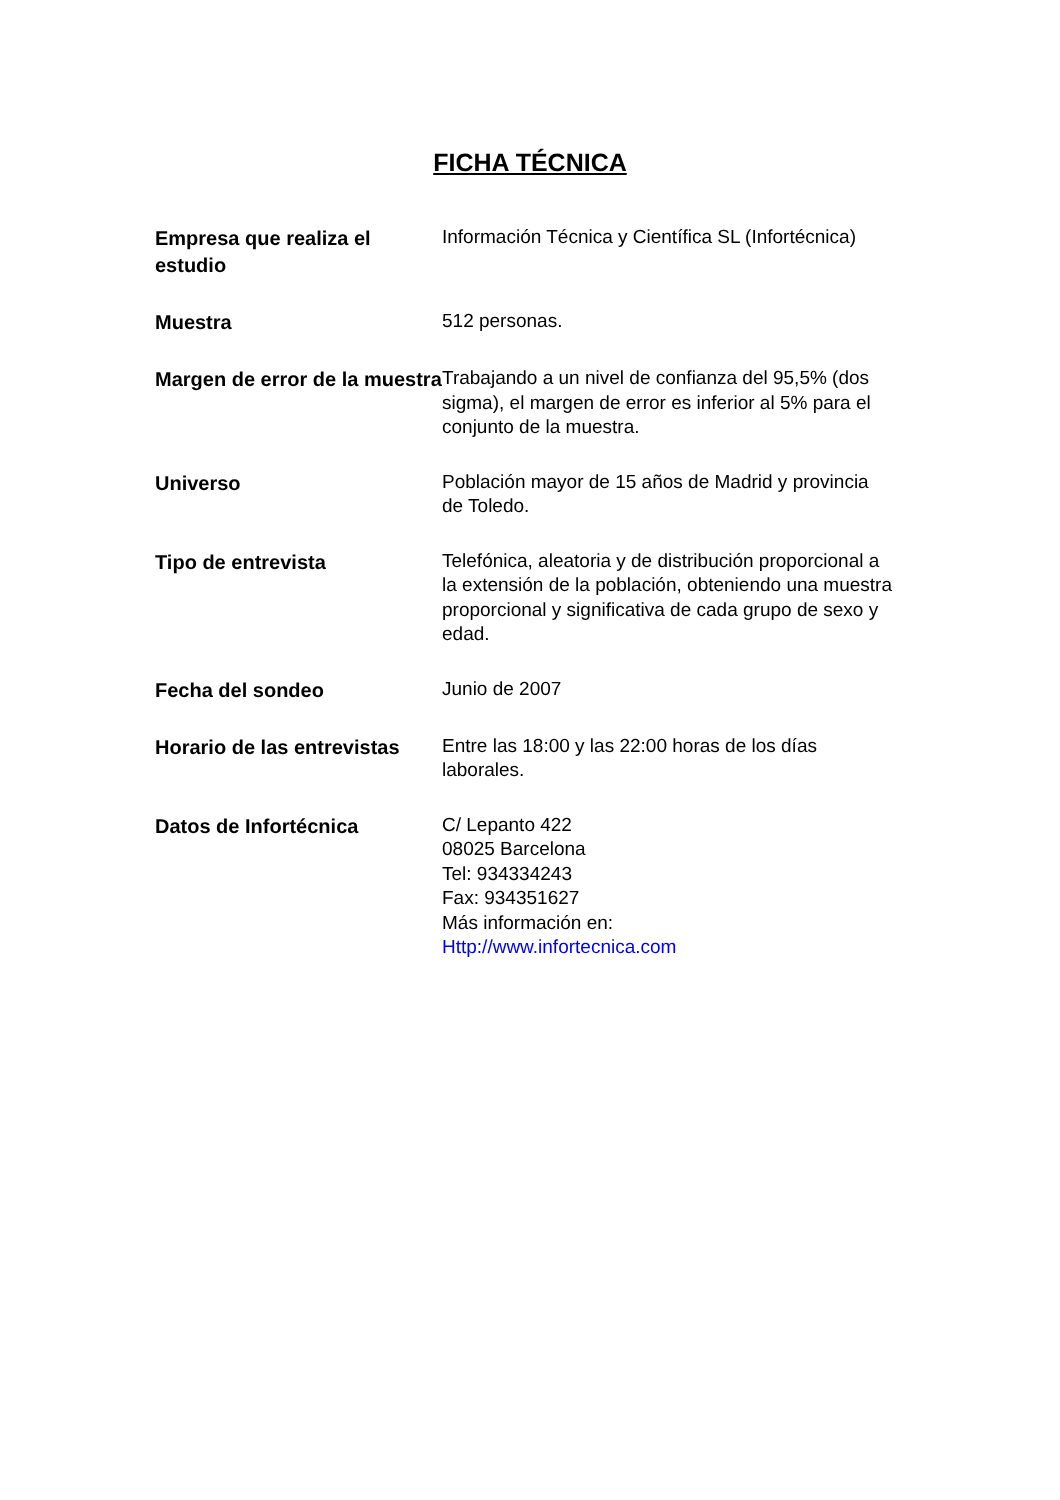FICHA TÉCNICA
| Empresa que realiza el estudio | Información Técnica y Científica SL (Infortécnica) |
| Muestra | 512 personas. |
| Margen de error de la muestra | Trabajando a un nivel de confianza del 95,5% (dos sigma), el margen de error es inferior al 5% para el conjunto de la muestra. |
| Universo | Población mayor de 15 años de Madrid y provincia de Toledo. |
| Tipo de entrevista | Telefónica, aleatoria y de distribución proporcional a la extensión de la población, obteniendo una muestra proporcional y significativa de cada grupo de sexo y edad. |
| Fecha del sondeo | Junio de 2007 |
| Horario de las entrevistas | Entre las 18:00 y las 22:00 horas de los días laborales. |
| Datos de Infortécnica | C/ Lepanto 422 08025 Barcelona Tel: 934334243 Fax: 934351627 Más información en: Http://www.infortecnica.com |